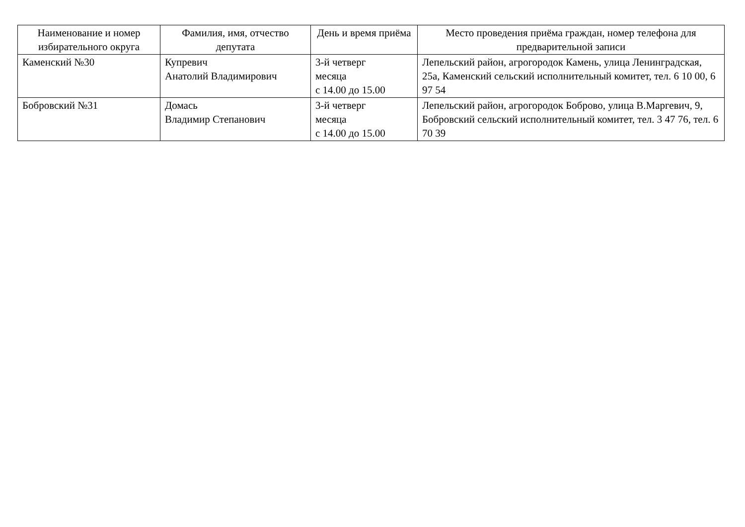| Наименование и номер избирательного округа | Фамилия, имя, отчество депутата | День и время приёма | Место проведения приёма граждан, номер телефона для предварительной записи |
| --- | --- | --- | --- |
| Каменский №30 | Купревич Анатолий Владимирович | 3-й четверг месяца с 14.00 до 15.00 | Лепельский район, агрогородок Камень, улица Ленинградская, 25а, Каменский сельский исполнительный комитет, тел. 6 10 00, 6 97 54 |
| Бобровский №31 | Домась Владимир Степанович | 3-й четверг месяца с 14.00 до 15.00 | Лепельский район, агрогородок Боброво, улица В.Маргевич, 9, Бобровский сельский исполнительный комитет, тел. 3 47 76, тел. 6 70 39 |